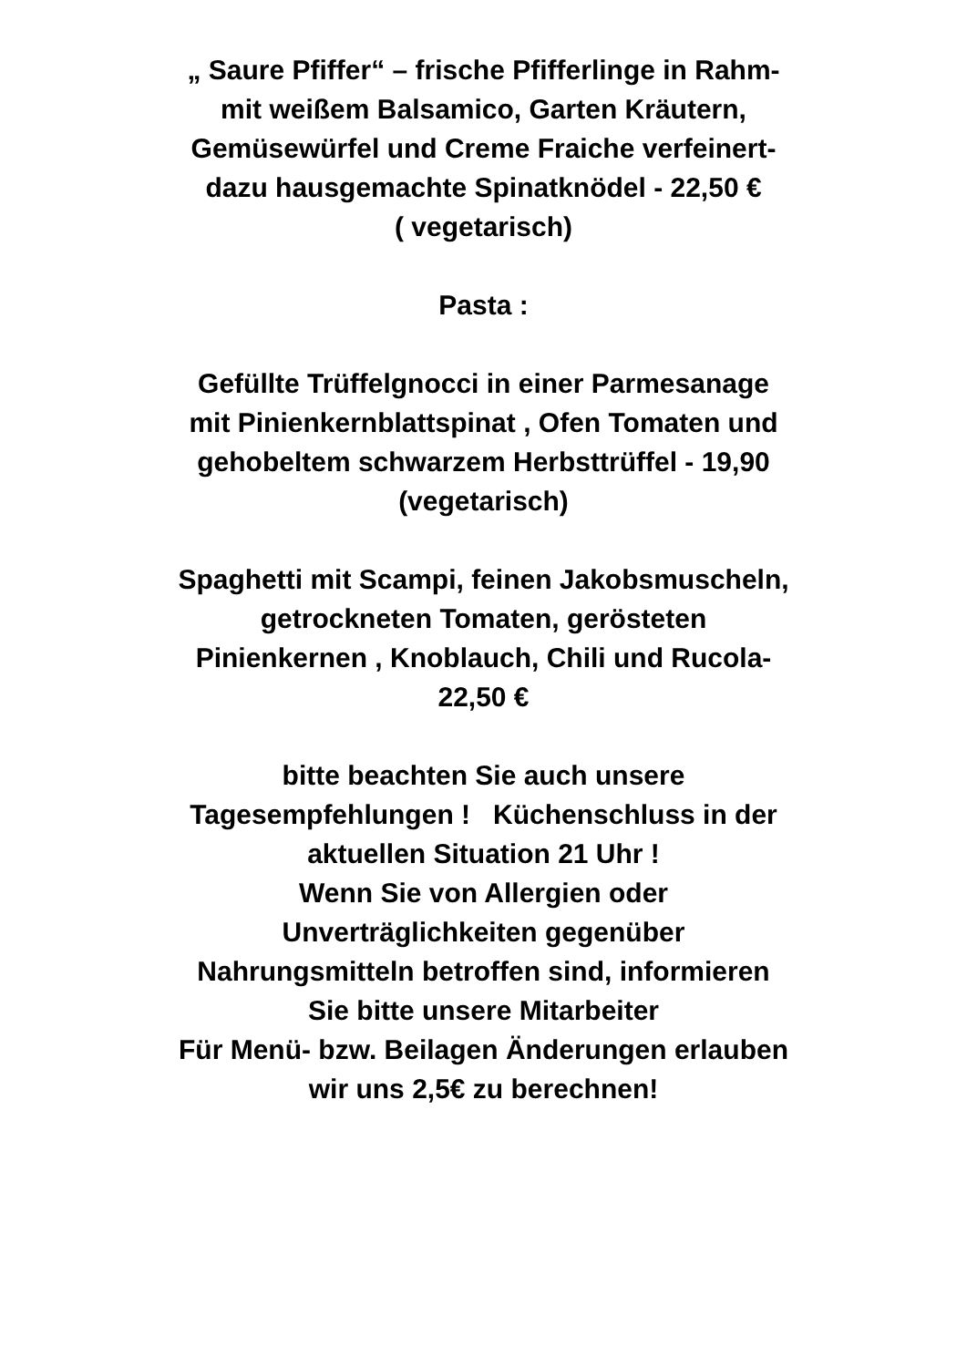„ Saure Pfiffer“ – frische Pfifferlinge in Rahm-
mit weißem Balsamico, Garten Kräutern,
Gemüsewürfel und Creme Fraiche verfeinert-
dazu hausgemachte Spinatknödel - 22,50 €
( vegetarisch)
Pasta :
Gefüllte Trüffelgnocci in einer Parmesanage
mit Pinienkernblattspinat , Ofen Tomaten und
gehobeltem schwarzem Herbsttrüffel - 19,90
(vegetarisch)
Spaghetti mit Scampi, feinen Jakobsmuscheln,
getrockneten Tomaten, gerösteten
Pinienkernen , Knoblauch, Chili und Rucola-
22,50 €
bitte beachten Sie auch unsere
Tagesempfehlungen ! Küchenschluss in der
aktuellen Situation 21 Uhr !
Wenn Sie von Allergien oder
Unverträglichkeiten gegenüber
Nahrungsmitteln betroffen sind, informieren
Sie bitte unsere Mitarbeiter
Für Menü- bzw. Beilagen Änderungen erlauben
wir uns 2,5€ zu berechnen!